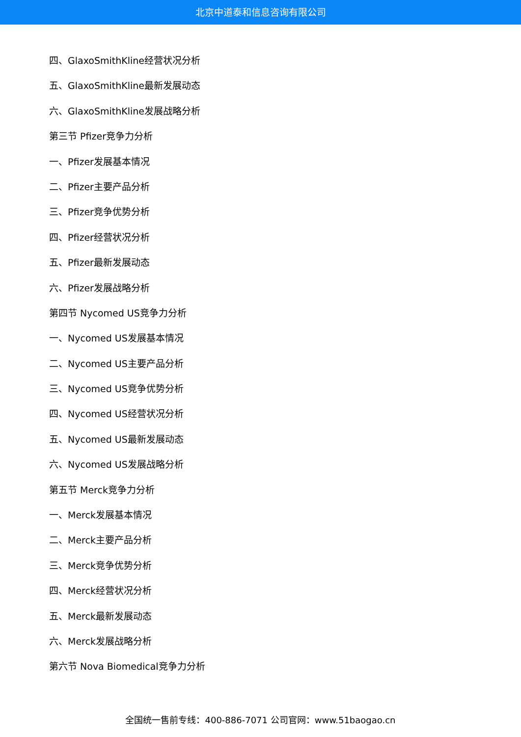北京中道泰和信息咨询有限公司
四、GlaxoSmithKline经营状况分析
五、GlaxoSmithKline最新发展动态
六、GlaxoSmithKline发展战略分析
第三节 Pfizer竞争力分析
一、Pfizer发展基本情况
二、Pfizer主要产品分析
三、Pfizer竞争优势分析
四、Pfizer经营状况分析
五、Pfizer最新发展动态
六、Pfizer发展战略分析
第四节 Nycomed US竞争力分析
一、Nycomed US发展基本情况
二、Nycomed US主要产品分析
三、Nycomed US竞争优势分析
四、Nycomed US经营状况分析
五、Nycomed US最新发展动态
六、Nycomed US发展战略分析
第五节 Merck竞争力分析
一、Merck发展基本情况
二、Merck主要产品分析
三、Merck竞争优势分析
四、Merck经营状况分析
五、Merck最新发展动态
六、Merck发展战略分析
第六节 Nova Biomedical竞争力分析
全国统一售前专线：400-886-7071 公司官网：www.51baogao.cn